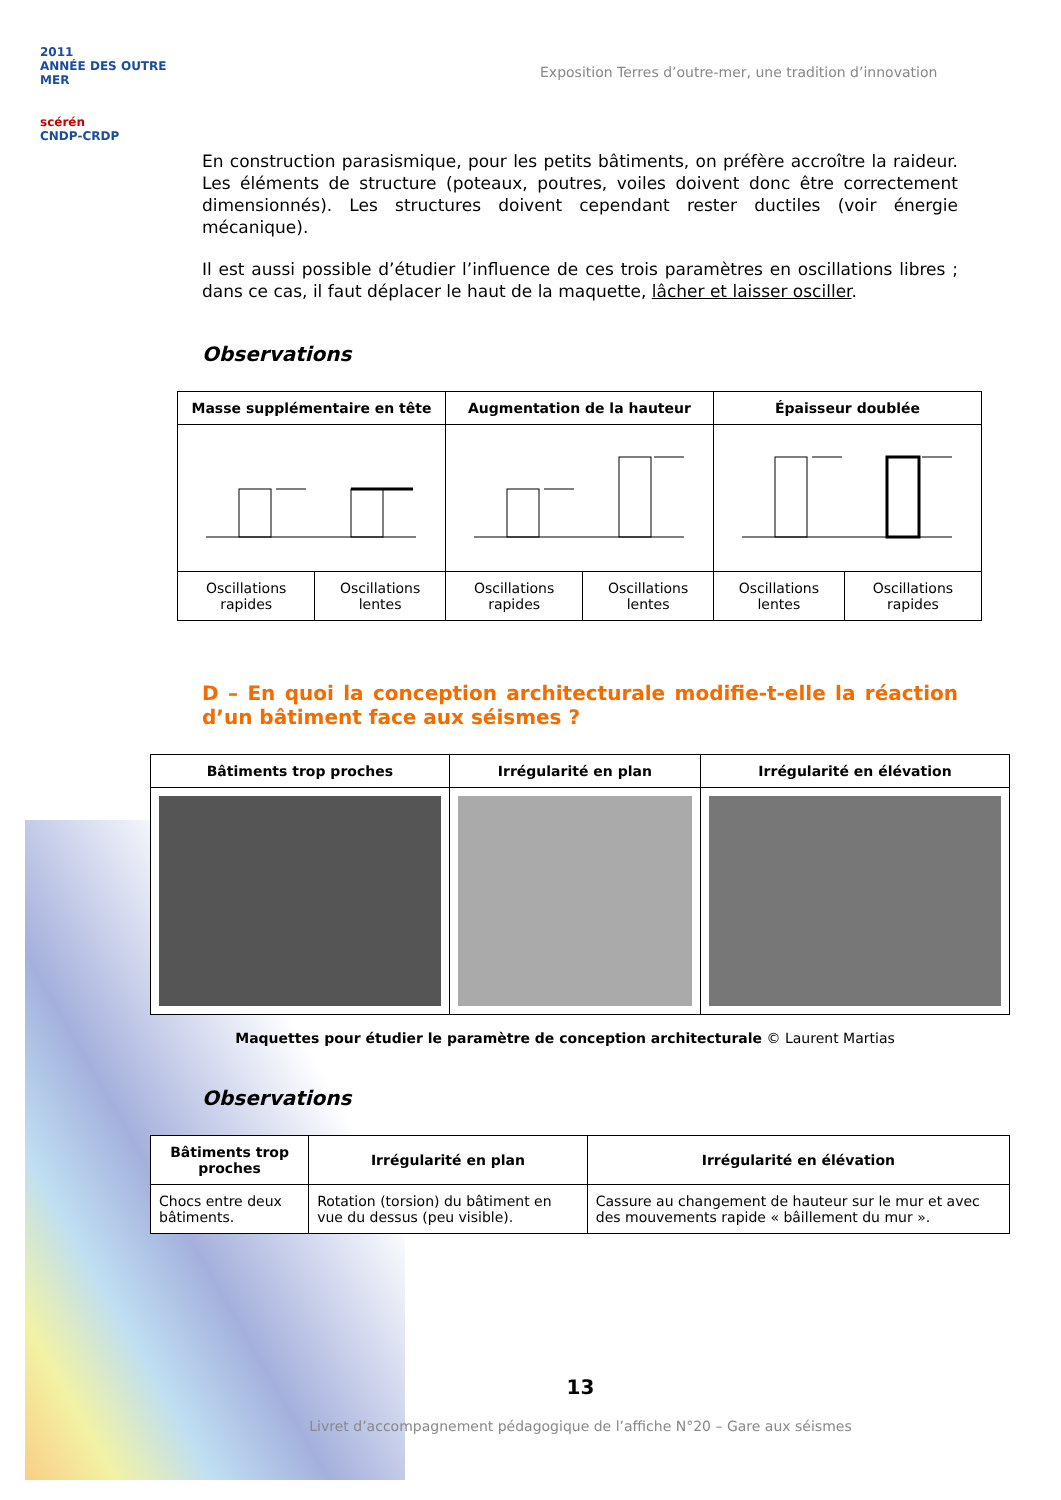2011
ANNÉE DES OUTRE MER
scérén
CNDP-CRDP
Exposition Terres d’outre-mer, une tradition d’innovation
En construction parasismique, pour les petits bâtiments, on préfère accroître la raideur. Les éléments de structure (poteaux, poutres, voiles doivent donc être correctement dimensionnés). Les structures doivent cependant rester ductiles (voir énergie mécanique).
Il est aussi possible d’étudier l’influence de ces trois paramètres en oscillations libres ; dans ce cas, il faut déplacer le haut de la maquette, lâcher et laisser osciller.
Observations
| Masse supplémentaire en tête | | Augmentation de la hauteur | | Épaisseur doublée | |
| --- | --- | --- | --- | --- | --- |
| Oscillations rapides | Oscillations lentes | Oscillations rapides | Oscillations lentes | Oscillations lentes | Oscillations rapides |
D – En quoi la conception architecturale modifie-t-elle la réaction d’un bâtiment face aux séismes ?
| Bâtiments trop proches | Irrégularité en plan | Irrégularité en élévation |
| --- | --- | --- |
Maquettes pour étudier le paramètre de conception architecturale © Laurent Martias
Observations
| Bâtiments trop proches | Irrégularité en plan | Irrégularité en élévation |
| --- | --- | --- |
| Chocs entre deux bâtiments. | Rotation (torsion) du bâtiment en vue du dessus (peu visible). | Cassure au changement de hauteur sur le mur et avec des mouvements rapide « bâillement du mur ». |
13
Livret d’accompagnement pédagogique de l’affiche N°20 – Gare aux séismes